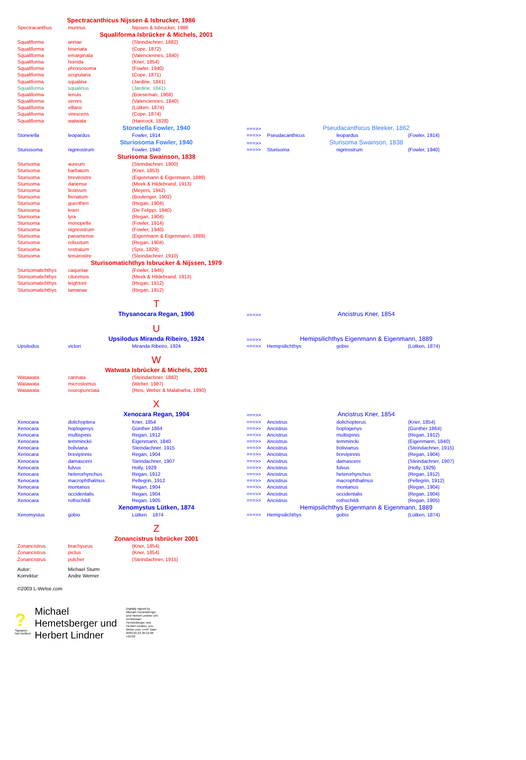| | Spectracanthicus Nijssen & Isbrucker, 1986 | | | | | |
| Spectracanthus | murinus | Nijssen & Isbrucker, 1986 | | | | |
| | Squaliforma Isbrücker & Michels, 2001 | | | | | |
| Squaliforma | annae | (Steindachner, 1882) | | | | |
| Squaliforma | biseriata | (Cope, 1872) | | | | |
| Squaliforma | emarginata | (Valenciennes, 1840) | | | | |
| Squaliforma | horrida | (Kner, 1854) | | | | |
| Squaliforma | phrixsosoma | (Fowler, 1940) | | | | |
| Squaliforma | scopularia | (Cope, 1871) | | | | |
| Squaliforma | squalina | (Jardine, 1841) | | | | |
| Squaliforma | squalinus | (Jardine, 1841) | | | | |
| Squaliforma | tenuis | (Boeseman, 1968) | | | | |
| Squaliforma | verres | (Valenciennes, 1840) | | | | |
| Squaliforma | villarsi | (Lütken, 1874) | | | | |
| Squaliforma | virescens | (Cope, 1874) | | | | |
| Squaliforma | watwata | (Hancock, 1828) | | | | |
| | Stoneiella Fowler, 1940 | | ===>> | Pseudacanthicus Bleeker, 1862 | | |
| Stoneiella | leopardus | Fowler, 1914 | ===>> | Pseudacanthicus | leopardus | (Fowler, 1914) |
| | Sturiosoma Fowler, 1940 | | ===>> | Sturisoma Swainson, 1838 | | |
| Sturiosoma | nigrirostrum | Fowler, 1940 | ===>> | Sturisoma | nigrirostrum | (Fowler, 1940) |
| | Sturisoma Swainson, 1838 | | | | | |
| Sturisoma | aureum | (Steindachner, 1900) | | | | |
| Sturisoma | barbatum | (Kner, 1853) | | | | |
| Sturisoma | brevirostre | (Eigenmann & Eigenmann, 1889) | | | | |
| Sturisoma | dariense | (Meek & Hildebrand, 1913) | | | | |
| Sturisoma | festivum | (Meyers, 1942) | | | | |
| Sturisoma | frenatum | (Boulenger, 1902) | | | | |
| Sturisoma | guentheri | (Regan, 1904) | | | | |
| Sturisoma | kneri | (De Felippi, 1940) | | | | |
| Sturisoma | lyra | (Regan, 1904) | | | | |
| Sturisoma | monopelte | (Fowler, 1914) | | | | |
| Sturisoma | nigrirostrum | (Fowler, 1940) | | | | |
| Sturisoma | panamense | (Eigenmann & Eigenmann, 1889) | | | | |
| Sturisoma | robustum | (Regan, 1904) | | | | |
| Sturisoma | rostratum | (Spix, 1829) | | | | |
| Sturisoma | tenuirostre | (Steindachner, 1910) | | | | |
| | Sturisomatichthys Isbrucker & Nijssen, 1979 | | | | | |
| Sturisomatichthys | caquetae | (Fowler, 1945) | | | | |
| Sturisomatichthys | citurensis | (Meek & Hildebrand, 1913) | | | | |
| Sturisomatichthys | leightoni | (Regan, 1912) | | | | |
| Sturisomatichthys | tamanae | (Regan, 1912) | | | | |
| | T | | | | | |
| | Thysanocara Regan, 1906 | | ===>> | Ancistrus Kner, 1854 | | |
| | U | | | | | |
| | Upsilodus Miranda Ribeiro, 1924 | | ===>> | Hemipsilichthys Eigenmann & Eigenmann, 1889 | | |
| Upsilodus | victori | Miranda Ribeiro, 1924 | ===>> | Hemipsilichthys | gobio | (Lütken, 1874) |
| | W | | | | | |
| | Watwata Isbrücker & Michels, 2001 | | | | | |
| Watawata | carinata | (Steindachner, 1882) | | | | |
| Watawata | microstomus | (Weber, 1987) | | | | |
| Watawata | roseopunctata | (Reis, Weber & Malabarba, 1990) | | | | |
| | X | | | | | |
| | Xenocara Regan, 1904 | | ===>> | Ancistrus Kner, 1854 | | |
| Xenocara | dolichoptera | Kner, 1854 | ===>> | Ancistrus | dolichopterus | (Kner, 1854) |
| Xenocara | hoplogenys | Günther 1864 | ===>> | Ancistrus | hoplogenys | (Günther 1864) |
| Xenocara | multispinis | Regan, 1912 | ===>> | Ancistrus | multispinis | (Regan, 1912) |
| Xenocara | temminckii | Eigenmann, 1840 | ===>> | Ancistrus | temmincki | (Eigenmann, 1840) |
| Xenocara | boliviana | Steindachner, 1915 | ===>> | Ancistrus | bolivianus | (Steindachner, 1915) |
| Xenocara | brevipinnis | Regan, 1904 | ===>> | Ancistrus | brevipinnis | (Regan, 1904) |
| Xenocara | damasceni | Steindachner, 1907 | ===>> | Ancistrus | damasceni | (Steindachner, 1907) |
| Xenocara | fulvus | Holly, 1929 | ===>> | Ancistrus | fulvus | (Holly, 1929) |
| Xenocara | heterorhynchus | Regan, 1912 | ===>> | Ancistrus | heterorhynchus | (Regan, 1912) |
| Xenocara | macrophthalmus | Pellegrin, 1912 | ===>> | Ancistrus | macrophthalmus | (Pellegrin, 1912) |
| Xenocara | montanus | Regan, 1904 | ===>> | Ancistrus | montanus | (Regan, 1904) |
| Xenocara | occidentalis | Regan, 1904 | ===>> | Ancistrus | occidentalis | (Regan, 1904) |
| Xenocara | rothschildi | Regan, 1905 | ===>> | Ancistrus | rothschildi | (Regan, 1905) |
| | Xenomystus Lütken, 1874 | | | Hemipsilichthys Eigenmann & Eigenmann, 1889 | | |
| Xenomystus | gobio | Lütken 1874 | ===>> | Hemipsilichthys | gobio | (Lütken, 1874) |
| | Z | | | | | |
| | Zonancistrus Isbrücker 2001 | | | | | |
| Zonancistrus | brachyurus | (Kner, 1854) | | | | |
| Zonancistrus | pictus | (Kner, 1854) | | | | |
| Zonancistrus | pulcher | (Steindachner, 1915) | | | | |
| Autor: | Michael Sturm | | | | | |
| Korrektur: | Andre Werner | | | | | |
| ©2003 L-Welse.com | | | | | | |
?
Signature
Not Verified
Michael Hemetsberger und Herbert Lindner
Digitally signed by Michael Hemetsberger und Herbert Lindner DN: cn=Michael Hemetsberger und Herbert Lindner, o=L-Welse.com, c=AT Date: 2003.03.23 20:19:00 +01'00'